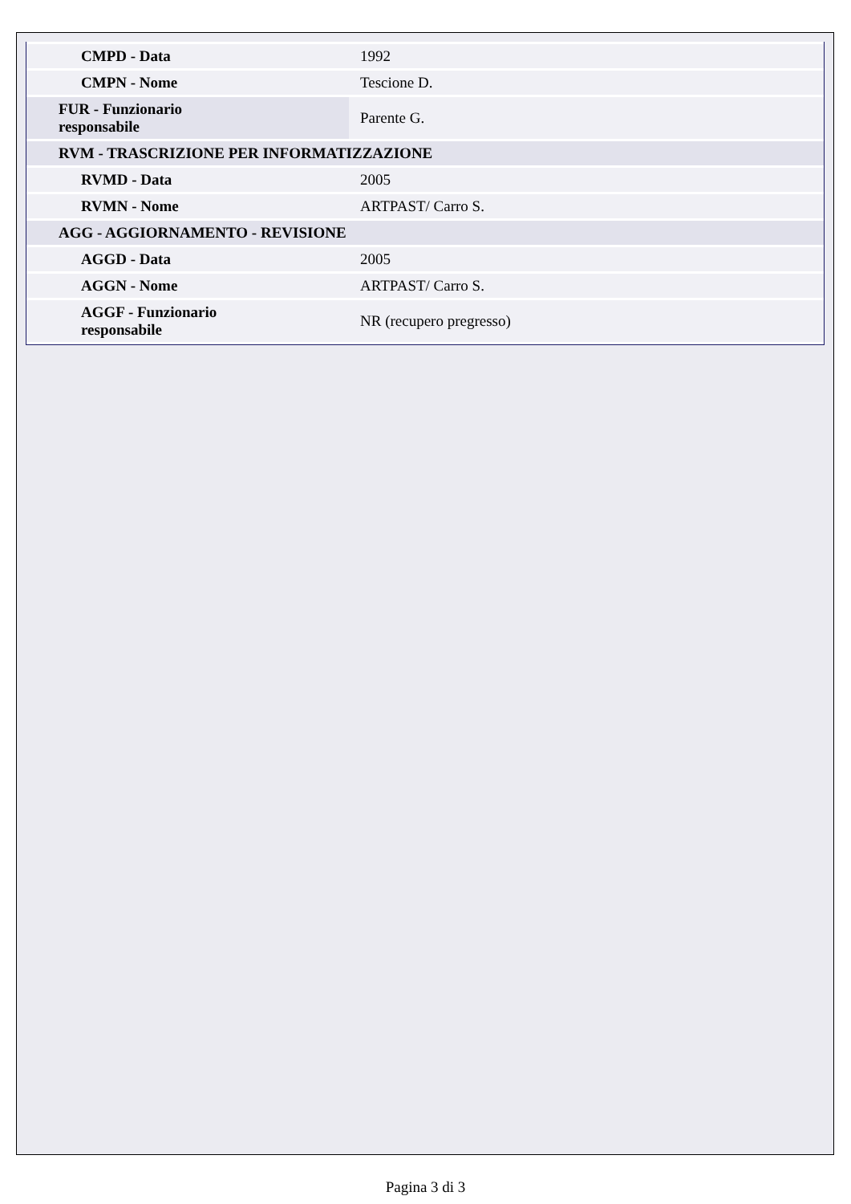| CMPD - Data | 1992 |
| CMPN - Nome | Tescione D. |
| FUR - Funzionario responsabile | Parente G. |
| RVM - TRASCRIZIONE PER INFORMATIZZAZIONE | |
| RVMD - Data | 2005 |
| RVMN - Nome | ARTPAST/ Carro S. |
| AGG - AGGIORNAMENTO - REVISIONE | |
| AGGD - Data | 2005 |
| AGGN - Nome | ARTPAST/ Carro S. |
| AGGF - Funzionario responsabile | NR (recupero pregresso) |
Pagina 3 di 3